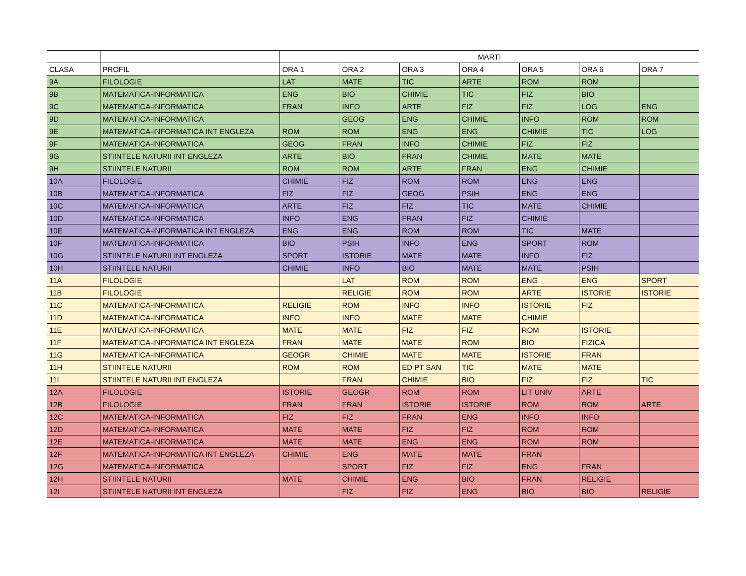| | | MARTI | | | | | | |
| --- | --- | --- | --- | --- | --- | --- | --- | --- |
| CLASA | PROFIL | ORA 1 | ORA 2 | ORA 3 | ORA 4 | ORA 5 | ORA 6 | ORA 7 |
| 9A | FILOLOGIE | LAT | MATE | TIC | ARTE | ROM | ROM | |
| 9B | MATEMATICA-INFORMATICA | ENG | BIO | CHIMIE | TIC | FIZ | BIO | |
| 9C | MATEMATICA-INFORMATICA | FRAN | INFO | ARTE | FIZ | FIZ | LOG | ENG |
| 9D | MATEMATICA-INFORMATICA | | GEOG | ENG | CHIMIE | INFO | ROM | ROM |
| 9E | MATEMATICA-INFORMATICA INT ENGLEZA | ROM | ROM | ENG | ENG | CHIMIE | TIC | LOG |
| 9F | MATEMATICA-INFORMATICA | GEOG | FRAN | INFO | CHIMIE | FIZ | FIZ | |
| 9G | STIINTELE NATURII INT ENGLEZA | ARTE | BIO | FRAN | CHIMIE | MATE | MATE | |
| 9H | STIINTELE NATURII | ROM | ROM | ARTE | FRAN | ENG | CHIMIE | |
| 10A | FILOLOGIE | CHIMIE | FIZ | ROM | ROM | ENG | ENG | |
| 10B | MATEMATICA-INFORMATICA | FIZ | FIZ | GEOG | PSIH | ENG | ENG | |
| 10C | MATEMATICA-INFORMATICA | ARTE | FIZ | FIZ | TIC | MATE | CHIMIE | |
| 10D | MATEMATICA-INFORMATICA | INFO | ENG | FRAN | FIZ | CHIMIE | | |
| 10E | MATEMATICA-INFORMATICA INT ENGLEZA | ENG | ENG | ROM | ROM | TIC | MATE | |
| 10F | MATEMATICA-INFORMATICA | BIO | PSIH | INFO | ENG | SPORT | ROM | |
| 10G | STIINTELE NATURII INT ENGLEZA | SPORT | ISTORIE | MATE | MATE | INFO | FIZ | |
| 10H | STIINTELE NATURII | CHIMIE | INFO | BIO | MATE | MATE | PSIH | |
| 11A | FILOLOGIE | | LAT | ROM | ROM | ENG | ENG | SPORT |
| 11B | FILOLOGIE | | RELIGIE | ROM | ROM | ARTE | ISTORIE | ISTORIE |
| 11C | MATEMATICA-INFORMATICA | RELIGIE | ROM | INFO | INFO | ISTORIE | FIZ | |
| 11D | MATEMATICA-INFORMATICA | INFO | INFO | MATE | MATE | CHIMIE | | |
| 11E | MATEMATICA-INFORMATICA | MATE | MATE | FIZ | FIZ | ROM | ISTORIE | |
| 11F | MATEMATICA-INFORMATICA INT ENGLEZA | FRAN | MATE | MATE | ROM | BIO | FIZICA | |
| 11G | MATEMATICA-INFORMATICA | GEOGR | CHIMIE | MATE | MATE | ISTORIE | FRAN | |
| 11H | STIINTELE NATURII | ROM | ROM | ED PT SAN | TIC | MATE | MATE | |
| 11I | STIINTELE NATURII INT ENGLEZA | | FRAN | CHIMIE | BIO | FIZ | FIZ | TIC |
| 12A | FILOLOGIE | ISTORIE | GEOGR | ROM | ROM | LIT UNIV | ARTE | |
| 12B | FILOLOGIE | FRAN | FRAN | ISTORIE | ISTORIE | ROM | ROM | ARTE |
| 12C | MATEMATICA-INFORMATICA | FIZ | FIZ | FRAN | ENG | INFO | INFO | |
| 12D | MATEMATICA-INFORMATICA | MATE | MATE | FIZ | FIZ | ROM | ROM | |
| 12E | MATEMATICA-INFORMATICA | MATE | MATE | ENG | ENG | ROM | ROM | |
| 12F | MATEMATICA-INFORMATICA INT ENGLEZA | CHIMIE | ENG | MATE | MATE | FRAN | | |
| 12G | MATEMATICA-INFORMATICA | | SPORT | FIZ | FIZ | ENG | FRAN | |
| 12H | STIINTELE NATURII | MATE | CHIMIE | ENG | BIO | FRAN | RELIGIE | |
| 12I | STIINTELE NATURII INT ENGLEZA | | FIZ | FIZ | ENG | BIO | BIO | RELIGIE |